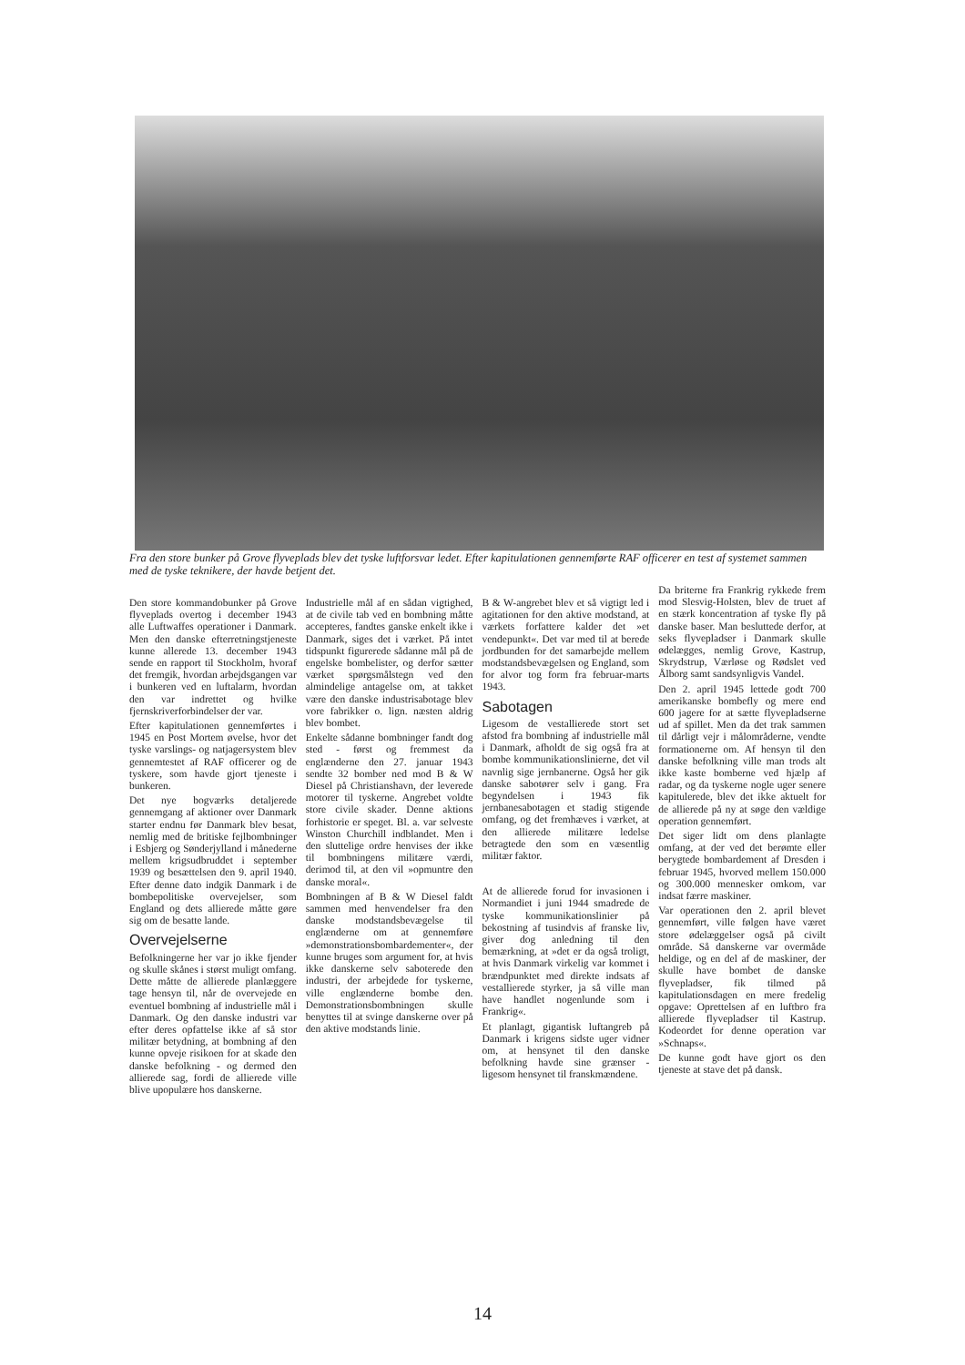Fra den store bunker på Grove flyveplads blev det tyske luftforsvar ledet. Efter kapitulationen gennemførte RAF officerer en test af systemet sammen med de tyske teknikere, der havde betjent det.
Den store kommandobunker på Grove flyveplads overtog i december 1943 alle Luftwaffes operationer i Danmark. Men den danske efterretningstjeneste kunne allerede 13. december 1943 sende en rapport til Stockholm, hvoraf det fremgik, hvordan arbejdsgangen var i bunkeren ved en luftalarm, hvordan den var indrettet og hvilke fjernskriverforbindelser der var.
Efter kapitulationen gennemførtes i 1945 en Post Mortem øvelse, hvor det tyske varslings- og natjagersystem blev gennemtestet af RAF officerer og de tyskere, som havde gjort tjeneste i bunkeren.
Det nye bogværks detaljerede gennemgang af aktioner over Danmark starter endnu før Danmark blev besat, nemlig med de britiske fejlbombninger i Esbjerg og Sønderjylland i månederne mellem krigsudbruddet i september 1939 og besættelsen den 9. april 1940. Efter denne dato indgik Danmark i de bombepolitiske overvejelser, som England og dets allierede måtte gøre sig om de besatte lande.
Overvejelserne
Befolkningerne her var jo ikke fjender og skulle skånes i størst muligt omfang. Dette måtte de allierede planlæggere tage hensyn til, når de overvejede en eventuel bombning af industrielle mål i Danmark. Og den danske industri var efter deres opfattelse ikke af så stor militær betydning, at bombning af den kunne opveje risikoen for at skade den danske befolkning - og dermed den allierede sag, fordi de allierede ville blive upopulære hos danskerne.
Industrielle mål af en sådan vigtighed, at de civile tab ved en bombning måtte accepteres, fandtes ganske enkelt ikke i Danmark, siges det i værket. På intet tidspunkt figurerede sådanne mål på de engelske bombelister, og derfor sætter værket spørgsmålstegn ved den almindelige antagelse om, at takket være den danske industrisabotage blev vore fabrikker o. lign. næsten aldrig blev bombet.
Enkelte sådanne bombninger fandt dog sted - først og fremmest da englænderne den 27. januar 1943 sendte 32 bomber ned mod B & W Diesel på Christianshavn, der leverede motorer til tyskerne. Angrebet voldte store civile skader. Denne aktions forhistorie er speget. Bl. a. var selveste Winston Churchill indblandet. Men i den sluttelige ordre henvises der ikke til bombningens militære værdi, derimod til, at den vil »opmuntre den danske moral«.
Bombningen af B & W Diesel faldt sammen med henvendelser fra den danske modstandsbevægelse til englænderne om at gennemføre »demonstrationsbombardementer«, der kunne bruges som argument for, at hvis ikke danskerne selv saboterede den industri, der arbejdede for tyskerne, ville englænderne bombe den. Demonstrationsbombningen skulle benyttes til at svinge danskerne over på den aktive modstands linie.
B & W-angrebet blev et så vigtigt led i agitationen for den aktive modstand, at værkets forfattere kalder det »et vendepunkt«. Det var med til at berede jordbunden for det samarbejde mellem modstandsbevægelsen og England, som for alvor tog form fra februar-marts 1943.
Sabotagen
Ligesom de vestallierede stort set afstod fra bombning af industrielle mål i Danmark, afholdt de sig også fra at bombe kommunikationslinierne, det vil navnlig sige jernbanerne. Også her gik danske sabotører selv i gang. Fra begyndelsen i 1943 fik jernbanesabotagen et stadig stigende omfang, og det fremhæves i værket, at den allierede militære ledelse betragtede den som en væsentlig militær faktor.
At de allierede forud for invasionen i Normandiet i juni 1944 smadrede de tyske kommunikationslinier på bekostning af tusindvis af franske liv, giver dog anledning til den bemærkning, at »det er da også troligt, at hvis Danmark virkelig var kommet i brændpunktet med direkte indsats af vestallierede styrker, ja så ville man have handlet nogenlunde som i Frankrig«.
Et planlagt, gigantisk luftangreb på Danmark i krigens sidste uger vidner om, at hensynet til den danske befolkning havde sine grænser - ligesom hensynet til franskmændene.
Da briterne fra Frankrig rykkede frem mod Slesvig-Holsten, blev de truet af en stærk koncentration af tyske fly på danske baser. Man besluttede derfor, at seks flyvepladser i Danmark skulle ødelægges, nemlig Grove, Kastrup, Skrydstrup, Værløse og Rødslet ved Ålborg samt sandsynligvis Vandel.
Den 2. april 1945 lettede godt 700 amerikanske bombefly og mere end 600 jagere for at sætte flyvepladserne ud af spillet. Men da det trak sammen til dårligt vejr i målområderne, vendte formationerne om. Af hensyn til den danske befolkning ville man trods alt ikke kaste bomberne ved hjælp af radar, og da tyskerne nogle uger senere kapitulerede, blev det ikke aktuelt for de allierede på ny at søge den vældige operation gennemført.
Det siger lidt om dens planlagte omfang, at der ved det berømte eller berygtede bombardement af Dresden i februar 1945, hvorved mellem 150.000 og 300.000 mennesker omkom, var indsat færre maskiner.
Var operationen den 2. april blevet gennemført, ville følgen have været store ødelæggelser også på civilt område. Så danskerne var overmåde heldige, og en del af de maskiner, der skulle have bombet de danske flyvepladser, fik tilmed på kapitulationsdagen en mere fredelig opgave: Oprettelsen af en luftbro fra allierede flyvepladser til Kastrup. Kodeordet for denne operation var »Schnaps«.
De kunne godt have gjort os den tjeneste at stave det på dansk.
14